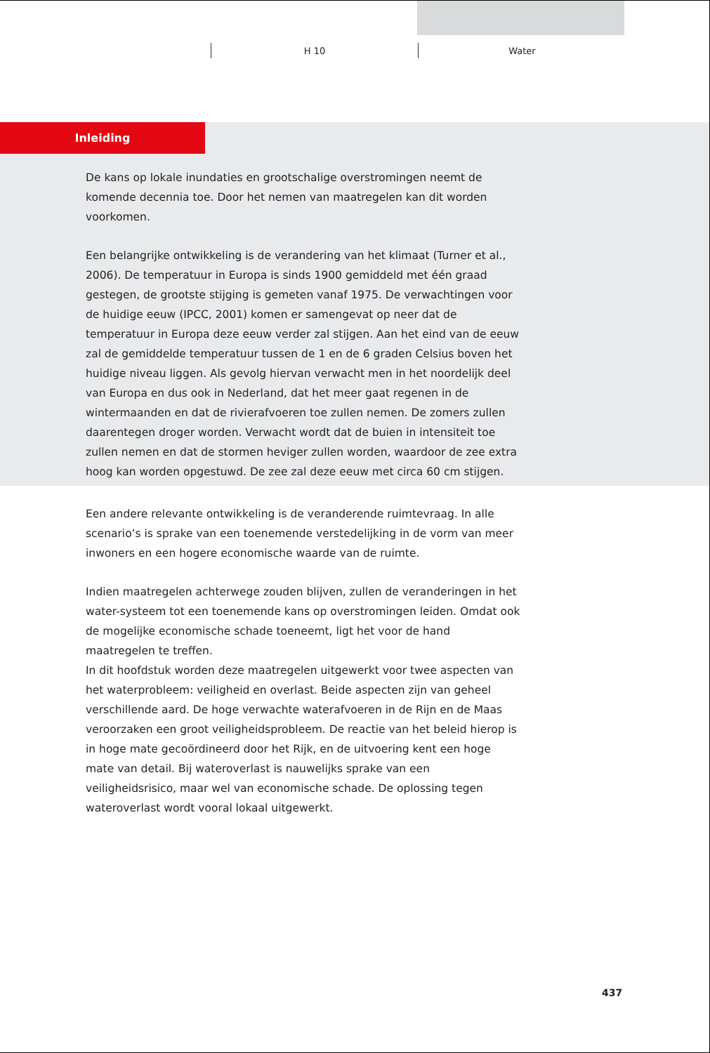H 10 Water
Inleiding
De kans op lokale inundaties en grootschalige overstromingen neemt de komende decennia toe. Door het nemen van maatregelen kan dit worden voorkomen.
Een belangrijke ontwikkeling is de verandering van het klimaat (Turner et al., 2006). De temperatuur in Europa is sinds 1900 gemiddeld met één graad gestegen, de grootste stijging is gemeten vanaf 1975. De verwachtingen voor de huidige eeuw (IPCC, 2001) komen er samengevat op neer dat de temperatuur in Europa deze eeuw verder zal stijgen. Aan het eind van de eeuw zal de gemiddelde temperatuur tussen de 1 en de 6 graden Celsius boven het huidige niveau liggen. Als gevolg hiervan verwacht men in het noordelijk deel van Europa en dus ook in Nederland, dat het meer gaat regenen in de wintermaanden en dat de rivierafvoeren toe zullen nemen. De zomers zullen daarentegen droger worden. Verwacht wordt dat de buien in intensiteit toe zullen nemen en dat de stormen heviger zullen worden, waardoor de zee extra hoog kan worden opgestuwd. De zee zal deze eeuw met circa 60 cm stijgen.
Een andere relevante ontwikkeling is de veranderende ruimtevraag. In alle scenario’s is sprake van een toenemende verstedelijking in de vorm van meer inwoners en een hogere economische waarde van de ruimte.
Indien maatregelen achterwege zouden blijven, zullen de veranderingen in het water-systeem tot een toenemende kans op overstromingen leiden. Omdat ook de mogelijke economische schade toeneemt, ligt het voor de hand maatregelen te treffen.
In dit hoofdstuk worden deze maatregelen uitgewerkt voor twee aspecten van het waterprobleem: veiligheid en overlast. Beide aspecten zijn van geheel verschillende aard. De hoge verwachte waterafvoeren in de Rijn en de Maas veroorzaken een groot veiligheidsprobleem. De reactie van het beleid hierop is in hoge mate gecoördineerd door het Rijk, en de uitvoering kent een hoge mate van detail. Bij wateroverlast is nauwelijks sprake van een veiligheidsrisico, maar wel van economische schade. De oplossing tegen wateroverlast wordt vooral lokaal uitgewerkt.
437